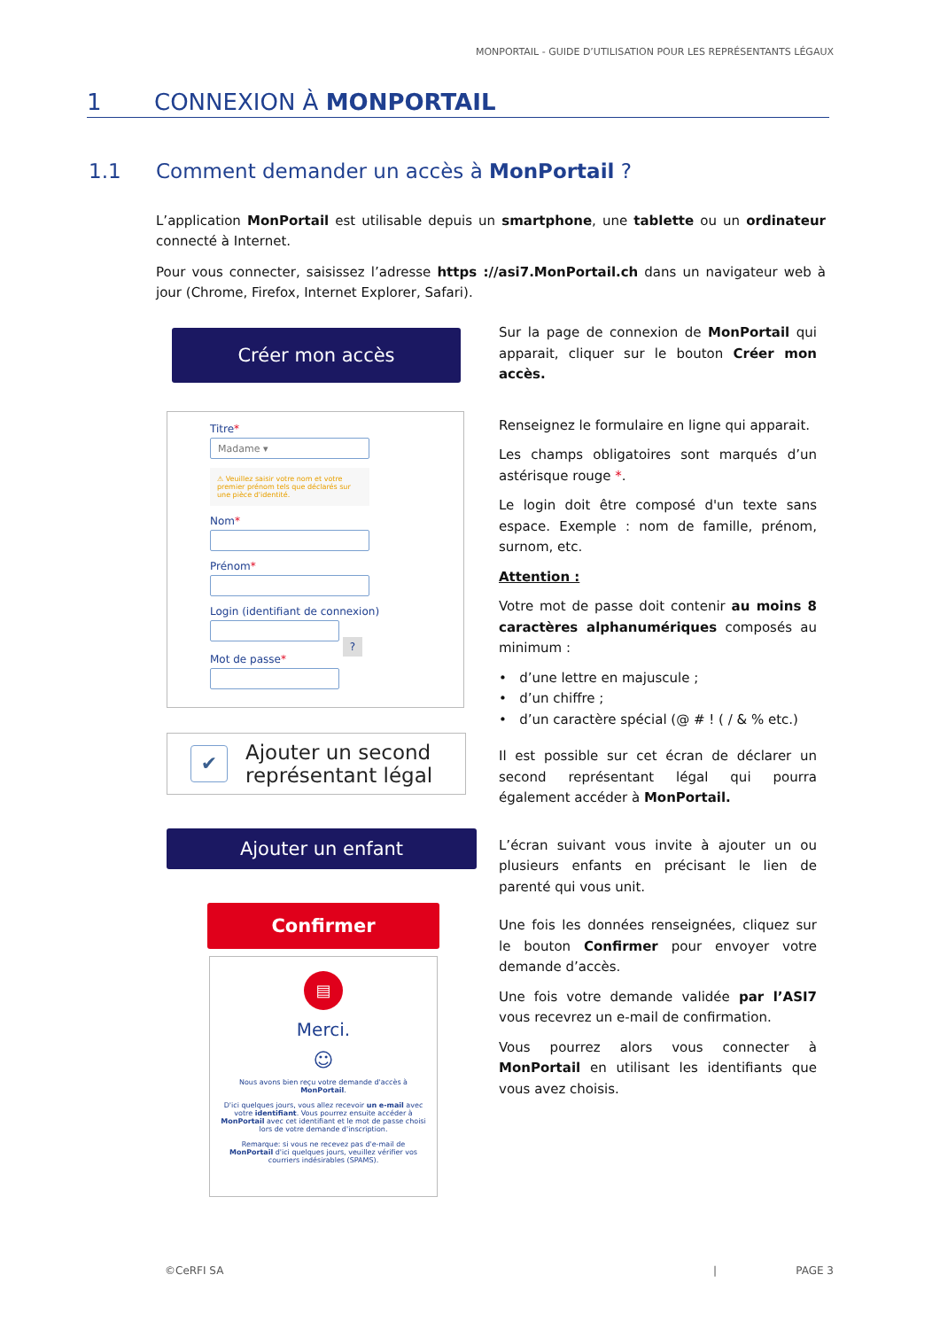MONPORTAIL - GUIDE D’UTILISATION POUR LES REPRÉSENTANTS LÉGAUX
1 CONNEXION À MONPORTAIL
1.1 Comment demander un accès à MonPortail ?
L’application MonPortail est utilisable depuis un smartphone, une tablette ou un ordinateur connecté à Internet.
Pour vous connecter, saisissez l’adresse https ://asi7.MonPortail.ch dans un navigateur web à jour (Chrome, Firefox, Internet Explorer, Safari).
Créer mon accès
Titre*
Madame ▾
⚠ Veuillez saisir votre nom et votre premier prénom tels que déclarés sur une pièce d'identité.
Nom*
Prénom*
Login (identifiant de connexion)
?
Mot de passe*
✔
Ajouter un second représentant légal
Ajouter un enfant
Confirmer
▤
Merci.
☺
Nous avons bien reçu votre demande d'accès à MonPortail.
D'ici quelques jours, vous allez recevoir un e-mail avec votre identifiant. Vous pourrez ensuite accéder à MonPortail avec cet identifiant et le mot de passe choisi lors de votre demande d'inscription.
Remarque: si vous ne recevez pas d'e-mail de MonPortail d'ici quelques jours, veuillez vérifier vos courriers indésirables (SPAMS).
Sur la page de connexion de MonPortail qui apparait, cliquer sur le bouton Créer mon accès.
Renseignez le formulaire en ligne qui apparait.
Les champs obligatoires sont marqués d’un astérisque rouge *.
Le login doit être composé d'un texte sans espace. Exemple : nom de famille, prénom, surnom, etc.
Attention :
Votre mot de passe doit contenir au moins 8 caractères alphanumériques composés au minimum :
• d’une lettre en majuscule ;
• d’un chiffre ;
• d’un caractère spécial (@ # ! ( / & % etc.)
Il est possible sur cet écran de déclarer un second représentant légal qui pourra également accéder à MonPortail.
L’écran suivant vous invite à ajouter un ou plusieurs enfants en précisant le lien de parenté qui vous unit.
Une fois les données renseignées, cliquez sur le bouton Confirmer pour envoyer votre demande d’accès.
Une fois votre demande validée par l’ASI7 vous recevrez un e-mail de confirmation.
Vous pourrez alors vous connecter à MonPortail en utilisant les identifiants que vous avez choisis.
©CeRFI SA | PAGE 3